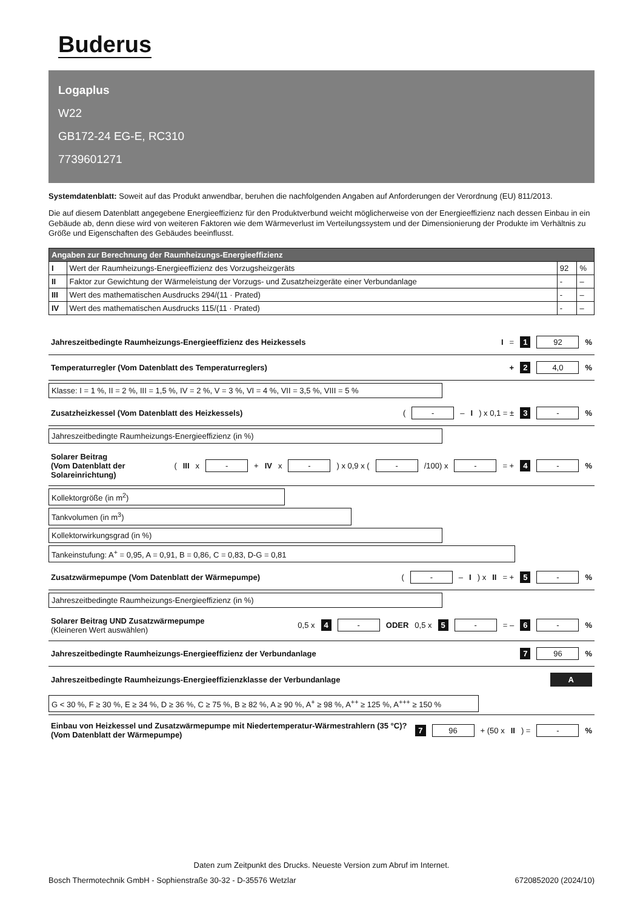Buderus
Logaplus
W22
GB172-24 EG-E, RC310
7739601271
Systemdatenblatt: Soweit auf das Produkt anwendbar, beruhen die nachfolgenden Angaben auf Anforderungen der Verordnung (EU) 811/2013.
Die auf diesem Datenblatt angegebene Energieeffizienz für den Produktverbund weicht möglicherweise von der Energieeffizienz nach dessen Einbau in ein Gebäude ab, denn diese wird von weiteren Faktoren wie dem Wärmeverlust im Verteilungssystem und der Dimensionierung der Produkte im Verhältnis zu Größe und Eigenschaften des Gebäudes beeinflusst.
| Angaben zur Berechnung der Raumheizungs-Energieeffizienz | | | |
| --- | --- | --- | --- |
| I | Wert der Raumheizungs-Energieeffizienz des Vorzugsheizgeräts | 92 | % |
| II | Faktor zur Gewichtung der Wärmeleistung der Vorzugs- und Zusatzheizgeräte einer Verbundanlage | - | – |
| III | Wert des mathematischen Ausdrucks 294/(11 · Prated) | - | – |
| IV | Wert des mathematischen Ausdrucks 115/(11 · Prated) | - | – |
Jahreszeitbedingte Raumheizungs-Energieeffizienz des Heizkessels I = 1 92%
Temperaturregler (Vom Datenblatt des Temperaturreglers) + 2 4,0%
Klasse: I = 1 %, II = 2 %, III = 1,5 %, IV = 2 %, V = 3 %, VI = 4 %, VII = 3,5 %, VIII = 5 %
Zusatzheizkessel (Vom Datenblatt des Heizkessels) ( - – I) x 0,1 = ± 3 -%
Jahreszeitbedingte Raumheizungs-Energieeffizienz (in %)
Solarer Beitrag
(Vom Datenblatt der Solareinrichtung) (III x - + IV x -) x 0,9 x ( - /100) x - = + 4 -%
Kollektorgröße (in m<sup>2</sup>)
Tankvolumen (in m<sup>3</sup>)
Kollektorwirkungsgrad (in %)
Tankeinstufung: A<sup>+</sup> = 0,95, A = 0,91, B = 0,86, C = 0,83, D-G = 0,81
Zusatzwärmepumpe (Vom Datenblatt der Wärmepumpe) ( - – I) x II = + 5 -%
Jahreszeitbedingte Raumheizungs-Energieeffizienz (in %)
Solarer Beitrag UND Zusatzwärmepumpe
(Kleineren Wert auswählen) 0,5 x 4 - ODER 0,5 x 5 - = – 6 -%
Jahreszeitbedingte Raumheizungs-Energieeffizienz der Verbundanlage 7 96%
Jahreszeitbedingte Raumheizungs-Energieeffizienzklasse der Verbundanlage A
G < 30 %, F ≥ 30 %, E ≥ 34 %, D ≥ 36 %, C ≥ 75 %, B ≥ 82 %, A ≥ 90 %, A<sup>+</sup> ≥ 98 %, A<sup>++</sup> ≥ 125 %, A<sup>+++</sup> ≥ 150 %
Einbau von Heizkessel und Zusatzwärmepumpe mit Niedertemperatur-Wärmestrahlern (35 °C)?
(Vom Datenblatt der Wärmepumpe) 7 96 + (50 x II) = -%
Daten zum Zeitpunkt des Drucks. Neueste Version zum Abruf im Internet.
Bosch Thermotechnik GmbH - Sophienstraße 30-32 - D-35576 Wetzlar 6720852020 (2024/10)